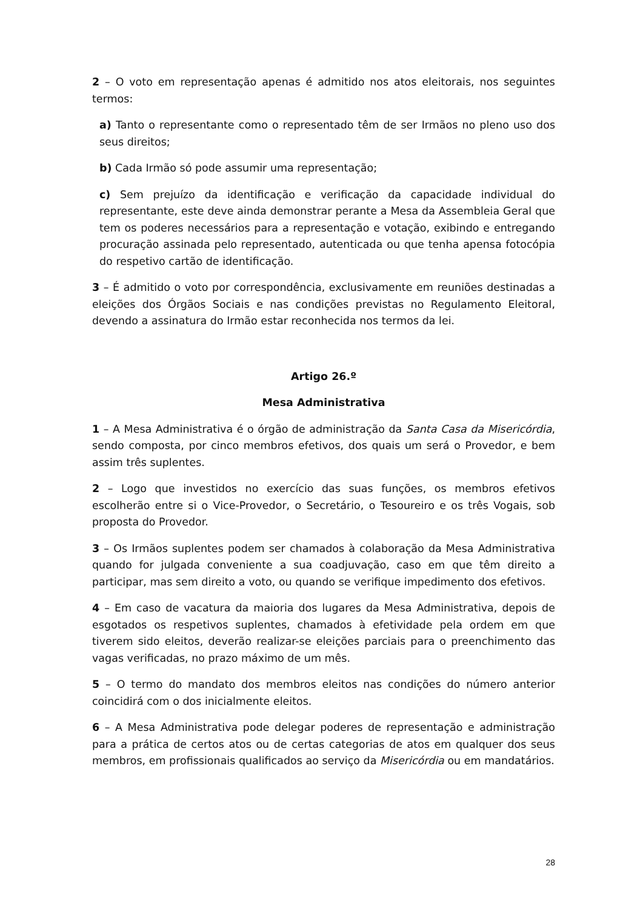2 – O voto em representação apenas é admitido nos atos eleitorais, nos seguintes termos:
a) Tanto o representante como o representado têm de ser Irmãos no pleno uso dos seus direitos;
b) Cada Irmão só pode assumir uma representação;
c) Sem prejuízo da identificação e verificação da capacidade individual do representante, este deve ainda demonstrar perante a Mesa da Assembleia Geral que tem os poderes necessários para a representação e votação, exibindo e entregando procuração assinada pelo representado, autenticada ou que tenha apensa fotocópia do respetivo cartão de identificação.
3 – É admitido o voto por correspondência, exclusivamente em reuniões destinadas a eleições dos Órgãos Sociais e nas condições previstas no Regulamento Eleitoral, devendo a assinatura do Irmão estar reconhecida nos termos da lei.
Artigo 26.º
Mesa Administrativa
1 – A Mesa Administrativa é o órgão de administração da Santa Casa da Misericórdia, sendo composta, por cinco membros efetivos, dos quais um será o Provedor, e bem assim três suplentes.
2 – Logo que investidos no exercício das suas funções, os membros efetivos escolherão entre si o Vice-Provedor, o Secretário, o Tesoureiro e os três Vogais, sob proposta do Provedor.
3 – Os Irmãos suplentes podem ser chamados à colaboração da Mesa Administrativa quando for julgada conveniente a sua coadjuvação, caso em que têm direito a participar, mas sem direito a voto, ou quando se verifique impedimento dos efetivos.
4 – Em caso de vacatura da maioria dos lugares da Mesa Administrativa, depois de esgotados os respetivos suplentes, chamados à efetividade pela ordem em que tiverem sido eleitos, deverão realizar-se eleições parciais para o preenchimento das vagas verificadas, no prazo máximo de um mês.
5 – O termo do mandato dos membros eleitos nas condições do número anterior coincidirá com o dos inicialmente eleitos.
6 – A Mesa Administrativa pode delegar poderes de representação e administração para a prática de certos atos ou de certas categorias de atos em qualquer dos seus membros, em profissionais qualificados ao serviço da Misericórdia ou em mandatários.
28